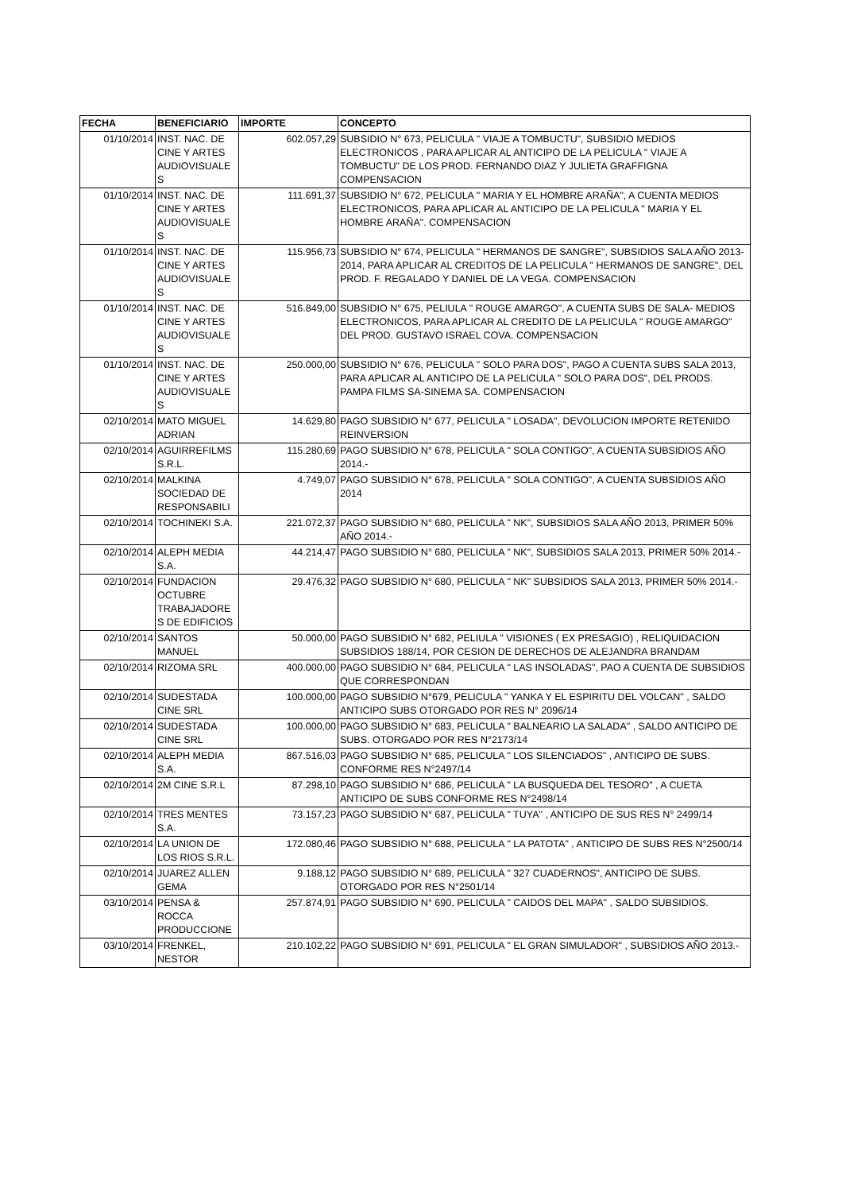| FECHA | BENEFICIARIO | IMPORTE | CONCEPTO |
| --- | --- | --- | --- |
| 01/10/2014 | INST. NAC. DE CINE Y ARTES AUDIOVISUALE S | 602.057,29 | SUBSIDIO N° 673, PELICULA " VIAJE A TOMBUCTU", SUBSIDIO MEDIOS ELECTRONICOS , PARA APLICAR AL ANTICIPO DE LA PELICULA " VIAJE A TOMBUCTU" DE LOS PROD. FERNANDO DIAZ Y JULIETA GRAFFIGNA COMPENSACION |
| 01/10/2014 | INST. NAC. DE CINE Y ARTES AUDIOVISUALE S | 111.691,37 | SUBSIDIO N° 672, PELICULA " MARIA Y EL HOMBRE ARAÑA", A CUENTA MEDIOS ELECTRONICOS, PARA APLICAR AL ANTICIPO DE LA PELICULA " MARIA Y EL HOMBRE ARAÑA". COMPENSACION |
| 01/10/2014 | INST. NAC. DE CINE Y ARTES AUDIOVISUALE S | 115.956,73 | SUBSIDIO N° 674, PELICULA " HERMANOS DE SANGRE", SUBSIDIOS SALA AÑO 2013-2014, PARA APLICAR AL CREDITOS DE LA PELICULA " HERMANOS DE SANGRE", DEL PROD. F. REGALADO Y DANIEL DE LA VEGA. COMPENSACION |
| 01/10/2014 | INST. NAC. DE CINE Y ARTES AUDIOVISUALE S | 516.849,00 | SUBSIDIO N° 675, PELIULA " ROUGE AMARGO", A CUENTA SUBS DE SALA- MEDIOS ELECTRONICOS, PARA APLICAR AL CREDITO DE LA PELICULA " ROUGE AMARGO" DEL PROD. GUSTAVO ISRAEL COVA. COMPENSACION |
| 01/10/2014 | INST. NAC. DE CINE Y ARTES AUDIOVISUALE S | 250.000,00 | SUBSIDIO N° 676, PELICULA " SOLO PARA DOS", PAGO A CUENTA SUBS SALA 2013, PARA APLICAR AL ANTICIPO DE LA PELICULA " SOLO PARA DOS", DEL PRODS. PAMPA FILMS SA-SINEMA SA. COMPENSACION |
| 02/10/2014 | MATO MIGUEL ADRIAN | 14.629,80 | PAGO SUBSIDIO N° 677, PELICULA " LOSADA", DEVOLUCION IMPORTE RETENIDO REINVERSION |
| 02/10/2014 | AGUIRREFILMS S.R.L. | 115.280,69 | PAGO SUBSIDIO N° 678, PELICULA " SOLA CONTIGO", A CUENTA SUBSIDIOS AÑO 2014.- |
| 02/10/2014 | MALKINA SOCIEDAD DE RESPONSABILI | 4.749,07 | PAGO SUBSIDIO N° 678, PELICULA " SOLA CONTIGO", A CUENTA SUBSIDIOS AÑO 2014 |
| 02/10/2014 | TOCHINEKI S.A. | 221.072,37 | PAGO SUBSIDIO N° 680, PELICULA " NK", SUBSIDIOS SALA AÑO 2013, PRIMER 50% AÑO 2014.- |
| 02/10/2014 | ALEPH MEDIA S.A. | 44.214,47 | PAGO SUBSIDIO N° 680, PELICULA " NK", SUBSIDIOS SALA 2013, PRIMER 50% 2014.- |
| 02/10/2014 | FUNDACION OCTUBRE TRABAJADORE S DE EDIFICIOS | 29.476,32 | PAGO SUBSIDIO N° 680, PELICULA " NK" SUBSIDIOS SALA 2013, PRIMER 50% 2014.- |
| 02/10/2014 | SANTOS MANUEL | 50.000,00 | PAGO SUBSIDIO N° 682, PELIULA " VISIONES ( EX PRESAGIO) , RELIQUIDACION SUBSIDIOS 188/14, POR CESION DE DERECHOS DE ALEJANDRA BRANDAM |
| 02/10/2014 | RIZOMA SRL | 400.000,00 | PAGO SUBSIDIO N° 684, PELICULA " LAS INSOLADAS", PAO A CUENTA DE SUBSIDIOS QUE CORRESPONDAN |
| 02/10/2014 | SUDESTADA CINE SRL | 100.000,00 | PAGO SUBSIDIO N°679, PELICULA " YANKA Y EL ESPIRITU DEL VOLCAN" , SALDO ANTICIPO SUBS OTORGADO POR RES N° 2096/14 |
| 02/10/2014 | SUDESTADA CINE SRL | 100.000,00 | PAGO SUBSIDIO N° 683, PELICULA " BALNEARIO LA SALADA" , SALDO ANTICIPO DE SUBS. OTORGADO POR RES N°2173/14 |
| 02/10/2014 | ALEPH MEDIA S.A. | 867.516,03 | PAGO SUBSIDIO N° 685, PELICULA " LOS SILENCIADOS" , ANTICIPO DE SUBS. CONFORME RES N°2497/14 |
| 02/10/2014 | 2M CINE S.R.L | 87.298,10 | PAGO SUBSIDIO N° 686, PELICULA " LA BUSQUEDA DEL TESORO" , A CUETA ANTICIPO DE SUBS CONFORME RES N°2498/14 |
| 02/10/2014 | TRES MENTES S.A. | 73.157,23 | PAGO SUBSIDIO N° 687, PELICULA " TUYA" , ANTICIPO DE SUS RES N° 2499/14 |
| 02/10/2014 | LA UNION DE LOS RIOS S.R.L. | 172.080,46 | PAGO SUBSIDIO N° 688, PELICULA " LA PATOTA" , ANTICIPO DE SUBS RES N°2500/14 |
| 02/10/2014 | JUAREZ ALLEN GEMA | 9.188,12 | PAGO SUBSIDIO N° 689, PELICULA " 327 CUADERNOS", ANTICIPO DE SUBS. OTORGADO POR RES N°2501/14 |
| 03/10/2014 | PENSA & ROCCA PRODUCCIONE | 257.874,91 | PAGO SUBSIDIO N° 690, PELICULA " CAIDOS DEL MAPA" , SALDO SUBSIDIOS. |
| 03/10/2014 | FRENKEL, NESTOR | 210.102,22 | PAGO SUBSIDIO N° 691, PELICULA " EL GRAN SIMULADOR" , SUBSIDIOS AÑO 2013.- |